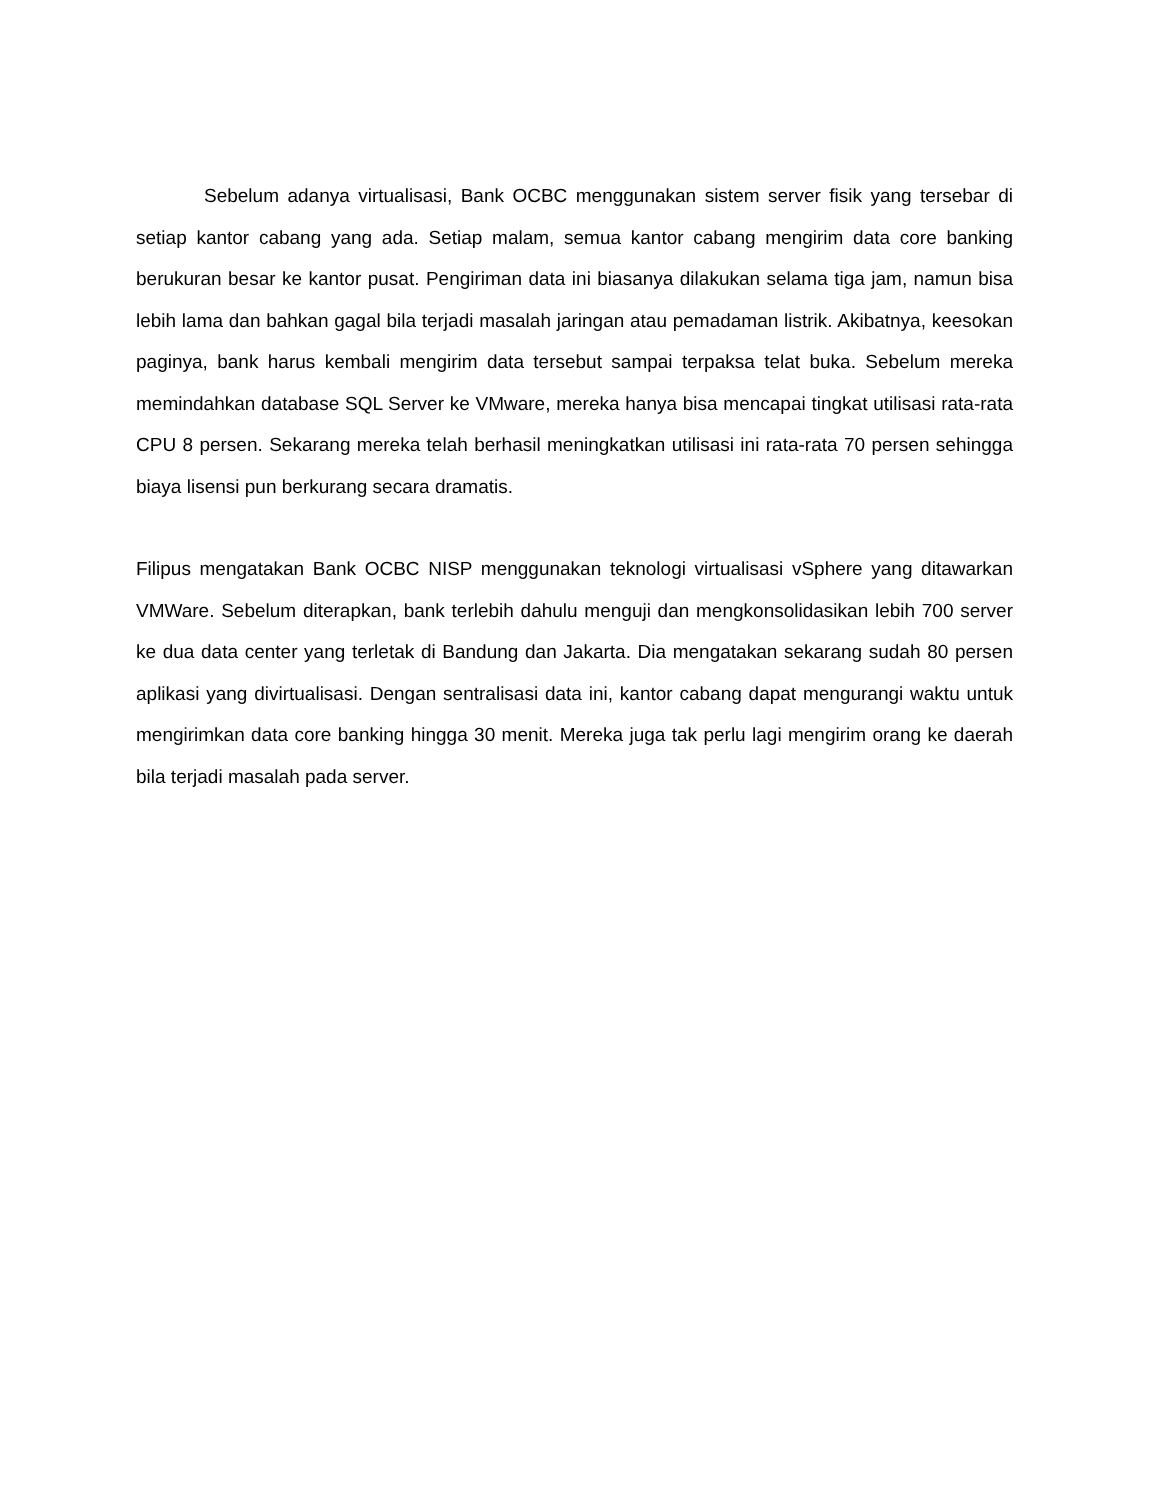Sebelum adanya virtualisasi, Bank OCBC menggunakan sistem server fisik yang tersebar di setiap kantor cabang yang ada. Setiap malam, semua kantor cabang mengirim data core banking berukuran besar ke kantor pusat. Pengiriman data ini biasanya dilakukan selama tiga jam, namun bisa lebih lama dan bahkan gagal bila terjadi masalah jaringan atau pemadaman listrik. Akibatnya, keesokan paginya, bank harus kembali mengirim data tersebut sampai terpaksa telat buka. Sebelum mereka memindahkan database SQL Server ke VMware, mereka hanya bisa mencapai tingkat utilisasi rata-rata CPU 8 persen. Sekarang mereka telah berhasil meningkatkan utilisasi ini rata-rata 70 persen sehingga biaya lisensi pun berkurang secara dramatis.
Filipus mengatakan Bank OCBC NISP menggunakan teknologi virtualisasi vSphere yang ditawarkan VMWare. Sebelum diterapkan, bank terlebih dahulu menguji dan mengkonsolidasikan lebih 700 server ke dua data center yang terletak di Bandung dan Jakarta. Dia mengatakan sekarang sudah 80 persen aplikasi yang divirtualisasi. Dengan sentralisasi data ini, kantor cabang dapat mengurangi waktu untuk mengirimkan data core banking hingga 30 menit. Mereka juga tak perlu lagi mengirim orang ke daerah bila terjadi masalah pada server.